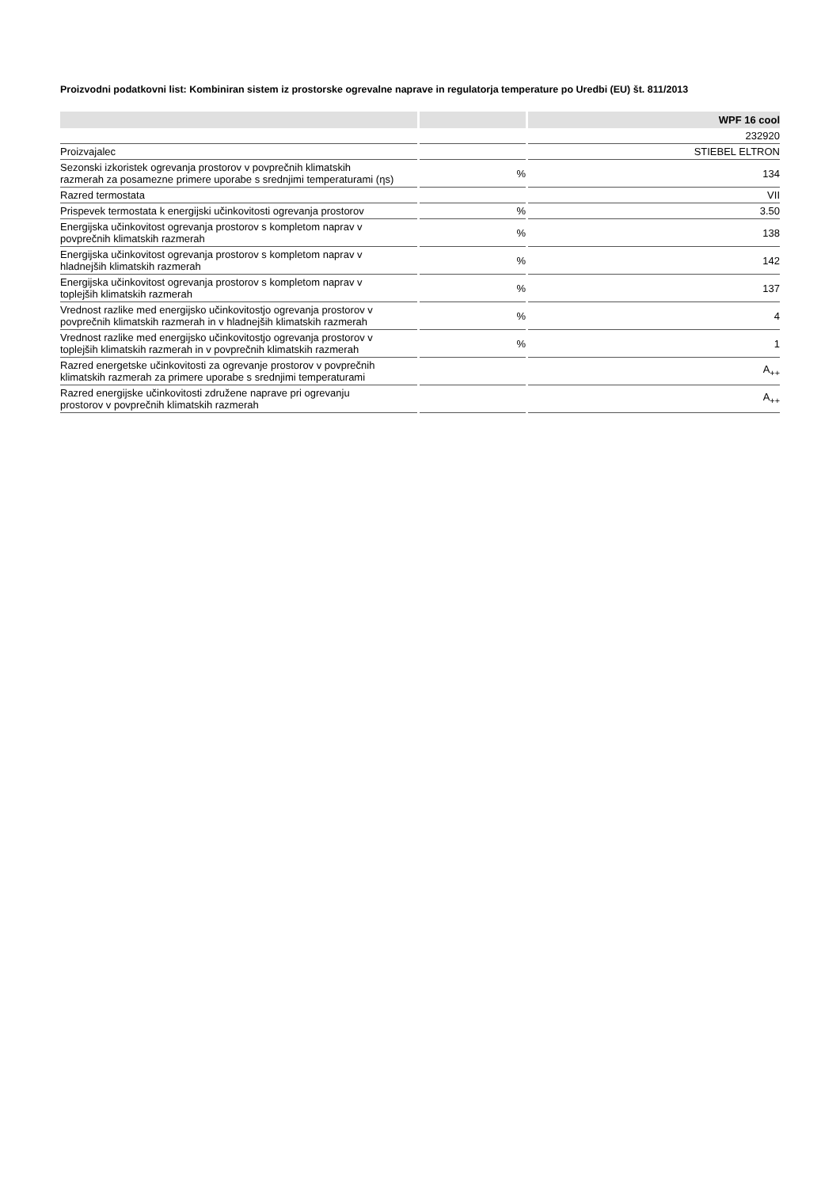Proizvodni podatkovni list: Kombiniran sistem iz prostorske ogrevalne naprave in regulatorja temperature po Uredbi (EU) št. 811/2013
| | | WPF 16 cool |
| --- | --- | --- |
| | | 232920 |
| Proizvajalec | | STIEBEL ELTRON |
| Sezonski izkoristek ogrevanja prostorov v povprečnih klimatskih razmerah za posamezne primere uporabe s srednjimi temperaturami (ηs) | % | 134 |
| Razred termostata | | VII |
| Prispevek termostata k energijski učinkovitosti ogrevanja prostorov | % | 3.50 |
| Energijska učinkovitost ogrevanja prostorov s kompletom naprav v povprečnih klimatskih razmerah | % | 138 |
| Energijska učinkovitost ogrevanja prostorov s kompletom naprav v hladnejših klimatskih razmerah | % | 142 |
| Energijska učinkovitost ogrevanja prostorov s kompletom naprav v toplejših klimatskih razmerah | % | 137 |
| Vrednost razlike med energijsko učinkovitostjo ogrevanja prostorov v povprečnih klimatskih razmerah in v hladnejših klimatskih razmerah | % | 4 |
| Vrednost razlike med energijsko učinkovitostjo ogrevanja prostorov v toplejših klimatskih razmerah in v povprečnih klimatskih razmerah | % | 1 |
| Razred energetske učinkovitosti za ogrevanje prostorov v povprečnih klimatskih razmerah za primere uporabe s srednjimi temperaturami | | A<sub>++</sub> |
| Razred energijske učinkovitosti združene naprave pri ogrevanju prostorov v povprečnih klimatskih razmerah | | A<sub>++</sub> |